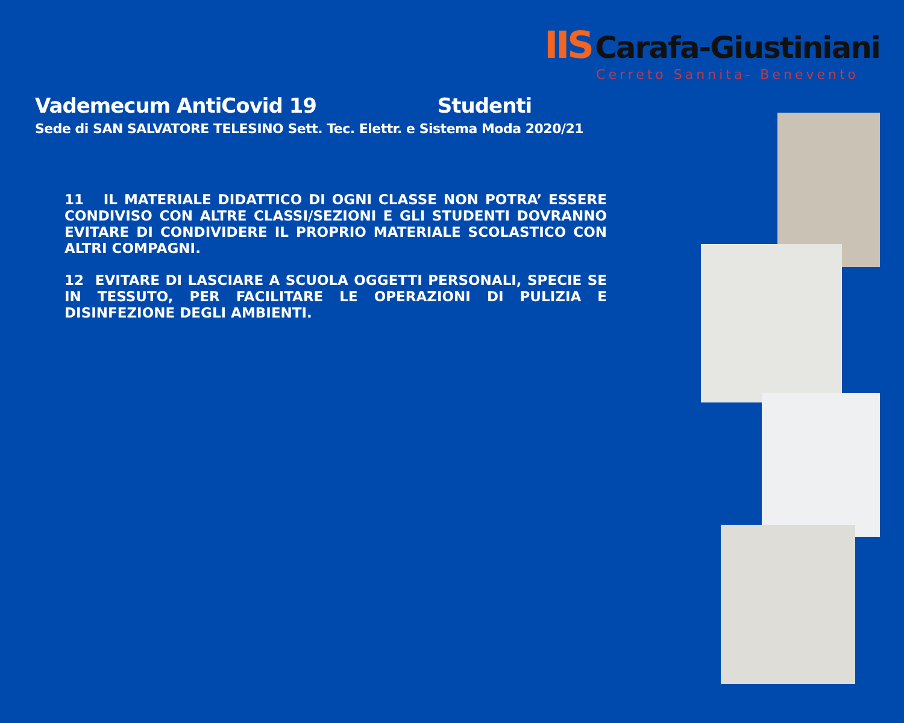IIS Carafa-Giustiniani
Cerreto Sannita- Benevento
Vademecum AntiCovid 19 Studenti
Sede di SAN SALVATORE TELESINO Sett. Tec. Elettr. e Sistema Moda 2020/21
11 IL MATERIALE DIDATTICO DI OGNI CLASSE NON POTRA’ ESSERE CONDIVISO CON ALTRE CLASSI/SEZIONI E GLI STUDENTI DOVRANNO EVITARE DI CONDIVIDERE IL PROPRIO MATERIALE SCOLASTICO CON ALTRI COMPAGNI.
12 EVITARE DI LASCIARE A SCUOLA OGGETTI PERSONALI, SPECIE SE IN TESSUTO, PER FACILITARE LE OPERAZIONI DI PULIZIA E DISINFEZIONE DEGLI AMBIENTI.